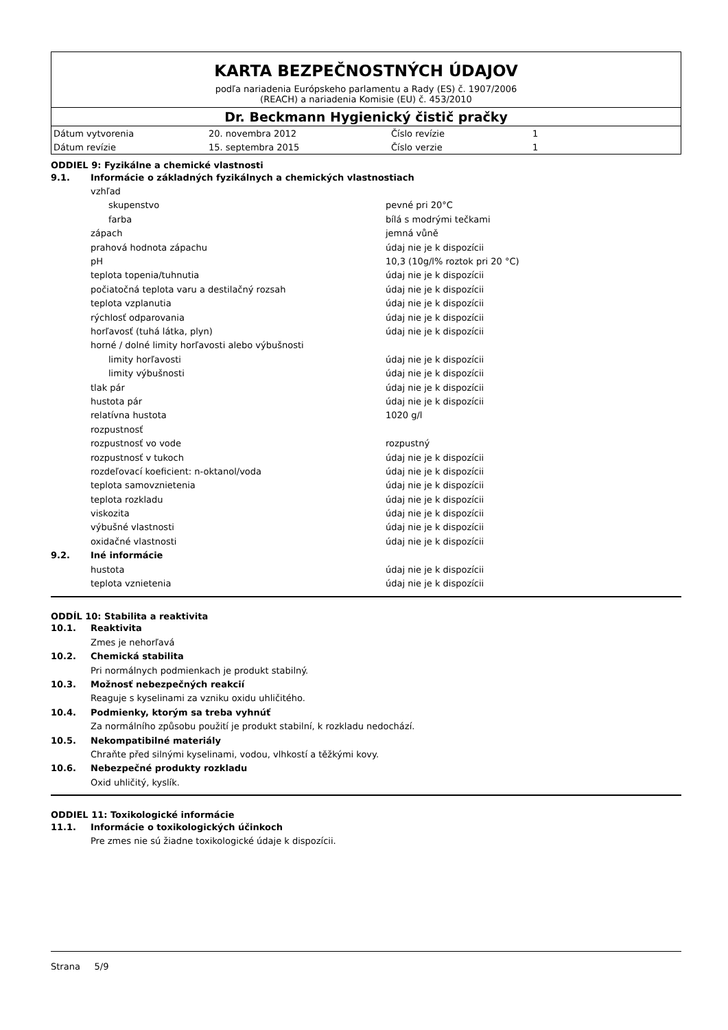KARTA BEZPEČNOSTNÝCH ÚDAJOV
podľa nariadenia Európskeho parlamentu a Rady (ES) č. 1907/2006
(REACH) a nariadenia Komisie (EU) č. 453/2010
Dr. Beckmann Hygienický čistič pračky
| Dátum vytvorenia | 20. novembra 2012 | Číslo revízie | 1 |
| Dátum revízie | 15. septembra 2015 | Číslo verzie | 1 |
ODDIEL 9: Fyzikálne a chemické vlastnosti
9.1. Informácie o základných fyzikálnych a chemických vlastnostiach
vzhľad
skupenstvo pevné pri 20°C
farba bílá s modrými tečkami
zápach jemná vůně
prahová hodnota zápachu údaj nie je k dispozícii
pH 10,3 (10g/l% roztok pri 20 °C)
teplota topenia/tuhnutia údaj nie je k dispozícii
počiatočná teplota varu a destilačný rozsah údaj nie je k dispozícii
teplota vzplanutia údaj nie je k dispozícii
rýchlosť odparovania údaj nie je k dispozícii
horľavosť (tuhá látka, plyn) údaj nie je k dispozícii
horné / dolné limity horľavosti alebo výbušnosti
limity horľavosti údaj nie je k dispozícii
limity výbušnosti údaj nie je k dispozícii
tlak pár údaj nie je k dispozícii
hustota pár údaj nie je k dispozícii
relatívna hustota 1020 g/l
rozpustnosť
rozpustnosť vo vode rozpustný
rozpustnosť v tukoch údaj nie je k dispozícii
rozdeľovací koeficient: n-oktanol/voda údaj nie je k dispozícii
teplota samovznietenia údaj nie je k dispozícii
teplota rozkladu údaj nie je k dispozícii
viskozita údaj nie je k dispozícii
výbušné vlastnosti údaj nie je k dispozícii
oxidačné vlastnosti údaj nie je k dispozícii
9.2. Iné informácie
hustota údaj nie je k dispozícii
teplota vznietenia údaj nie je k dispozícii
ODDÍL 10: Stabilita a reaktivita
10.1. Reaktivita
Zmes je nehorľavá
10.2. Chemická stabilita
Pri normálnych podmienkach je produkt stabilný.
10.3. Možnosť nebezpečných reakcií
Reaguje s kyselinami za vzniku oxidu uhličitého.
10.4. Podmienky, ktorým sa treba vyhnúť
Za normálního způsobu použití je produkt stabilní, k rozkladu nedochází.
10.5. Nekompatibilné materiály
Chraňte před silnými kyselinami, vodou, vlhkostí a těžkými kovy.
10.6. Nebezpečné produkty rozkladu
Oxid uhličitý, kyslík.
ODDIEL 11: Toxikologické informácie
11.1. Informácie o toxikologických účinkoch
Pre zmes nie sú žiadne toxikologické údaje k dispozícii.
Strana 5/9